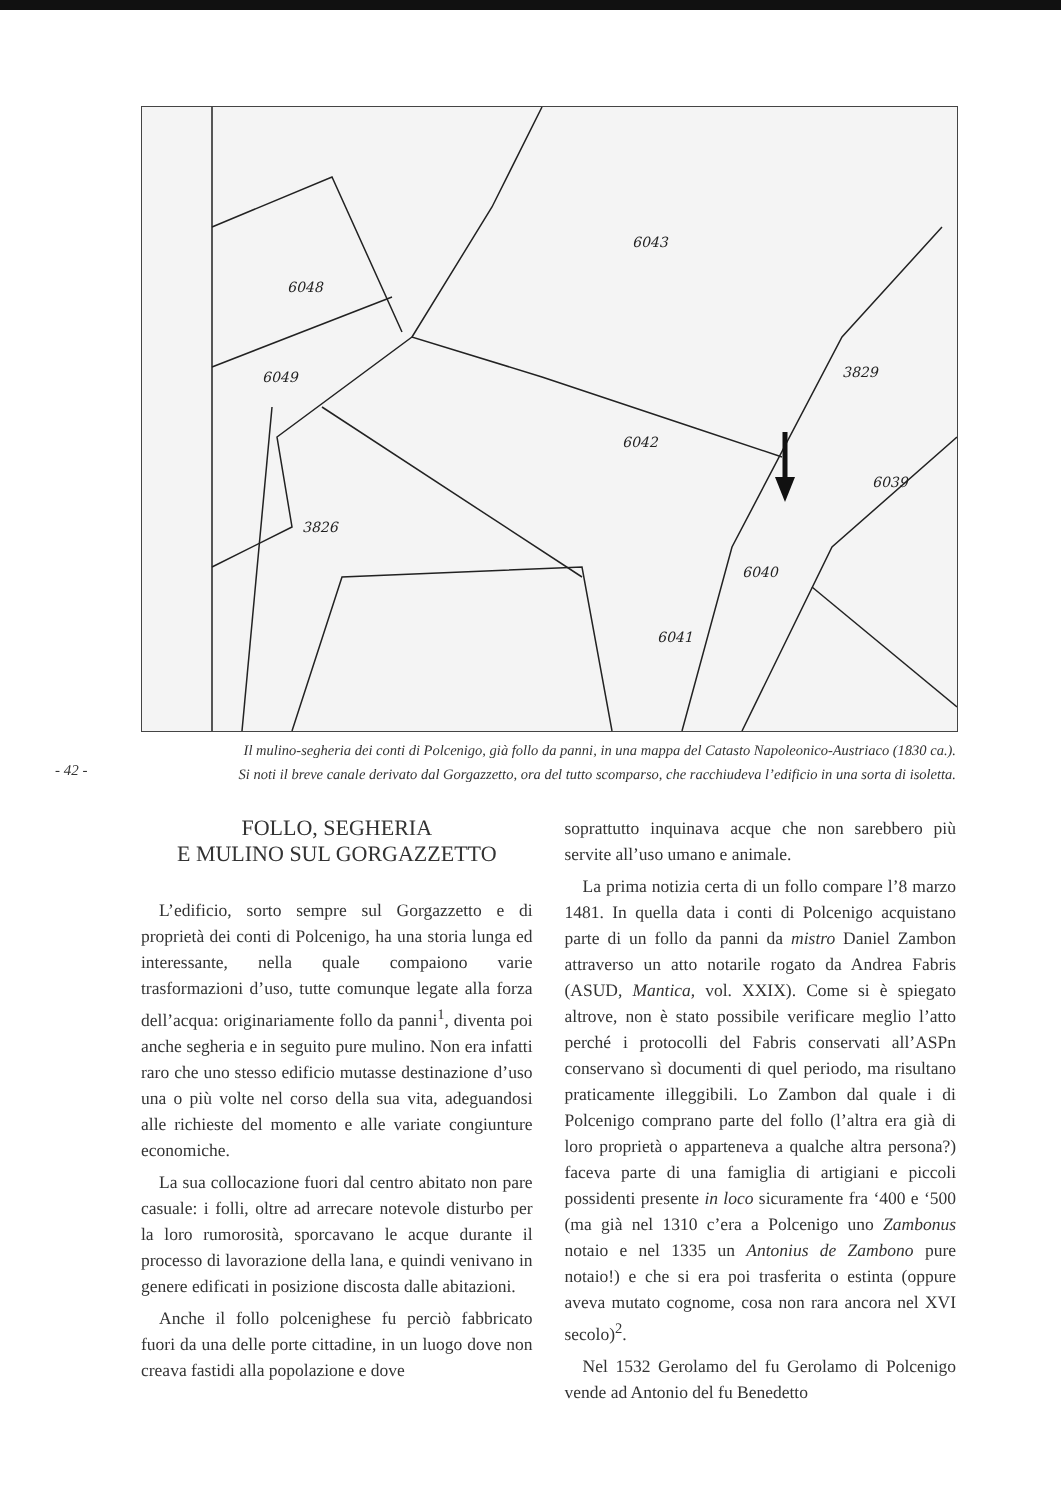6048
6049
6042
3826
6043
3829
6039
6040
6041
Il mulino-segheria dei conti di Polcenigo, già follo da panni, in una mappa del Catasto Napoleonico-Austriaco (1830 ca.).
Si noti il breve canale derivato dal Gorgazzetto, ora del tutto scomparso, che racchiudeva l’edificio in una sorta di isoletta.
- 42 -
FOLLO, SEGHERIA
E MULINO SUL GORGAZZETTO
L’edificio, sorto sempre sul Gorgazzetto e di proprietà dei conti di Polcenigo, ha una storia lunga ed interessante, nella quale compaiono varie trasformazioni d’uso, tutte comunque legate alla forza dell’acqua: originariamente follo da panni<sup>1</sup>, diventa poi anche segheria e in seguito pure mulino. Non era infatti raro che uno stesso edificio mutasse destinazione d’uso una o più volte nel corso della sua vita, adeguandosi alle richieste del momento e alle variate congiunture economiche.
La sua collocazione fuori dal centro abitato non pare casuale: i folli, oltre ad arrecare notevole disturbo per la loro rumorosità, sporcavano le acque durante il processo di lavorazione della lana, e quindi venivano in genere edificati in posizione discosta dalle abitazioni.
Anche il follo polcenighese fu perciò fabbricato fuori da una delle porte cittadine, in un luogo dove non creava fastidi alla popolazione e dove
soprattutto inquinava acque che non sarebbero più servite all’uso umano e animale.
La prima notizia certa di un follo compare l’8 marzo 1481. In quella data i conti di Polcenigo acquistano parte di un follo da panni da mistro Daniel Zambon attraverso un atto notarile rogato da Andrea Fabris (ASUD, Mantica, vol. XXIX). Come si è spiegato altrove, non è stato possibile verificare meglio l’atto perché i protocolli del Fabris conservati all’ASPn conservano sì documenti di quel periodo, ma risultano praticamente illeggibili. Lo Zambon dal quale i di Polcenigo comprano parte del follo (l’altra era già di loro proprietà o apparteneva a qualche altra persona?) faceva parte di una famiglia di artigiani e piccoli possidenti presente in loco sicuramente fra ‘400 e ‘500 (ma già nel 1310 c’era a Polcenigo uno Zambonus notaio e nel 1335 un Antonius de Zambono pure notaio!) e che si era poi trasferita o estinta (oppure aveva mutato cognome, cosa non rara ancora nel XVI secolo)<sup>2</sup>.
Nel 1532 Gerolamo del fu Gerolamo di Polcenigo vende ad Antonio del fu Benedetto